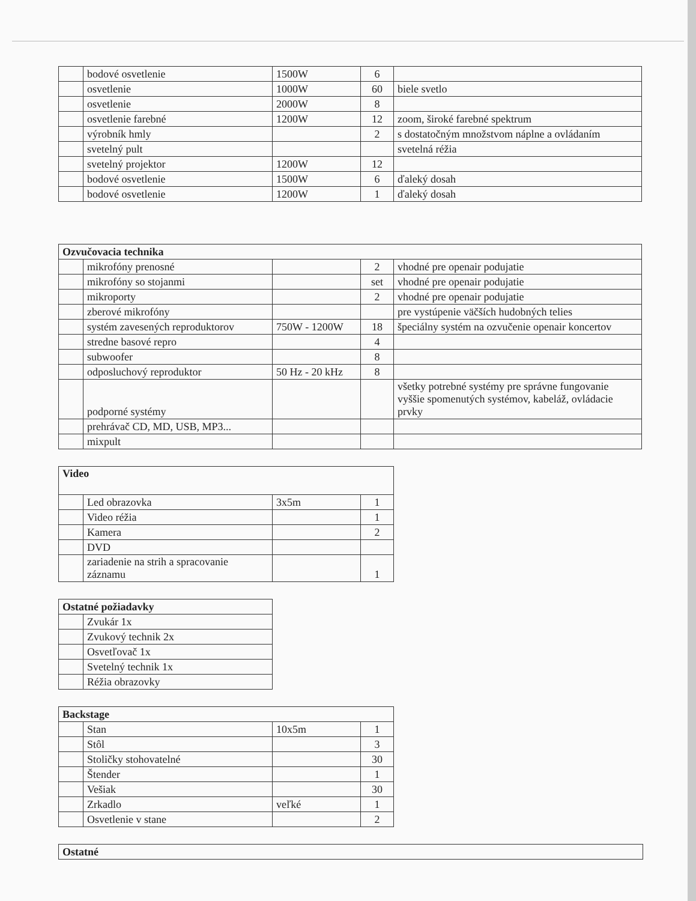| | bodové osvetlenie | 1500W | 6 | |
| | osvetlenie | 1000W | 60 | biele svetlo |
| | osvetlenie | 2000W | 8 | |
| | osvetlenie farebné | 1200W | 12 | zoom, široké farebné spektrum |
| | výrobník hmly | | 2 | s dostatočným množstvom náplne a ovládaním |
| | svetelný pult | | | svetelná réžia |
| | svetelný projektor | 1200W | 12 | |
| | bodové osvetlenie | 1500W | 6 | ďaleký dosah |
| | bodové osvetlenie | 1200W | 1 | ďaleký dosah |
| Ozvučovacia technika | | | | |
| --- | --- | --- | --- | --- |
| | mikrofóny prenosné | | 2 | vhodné pre openair podujatie |
| | mikrofóny so stojanmi | | set | vhodné pre openair podujatie |
| | mikroporty | | 2 | vhodné pre openair podujatie |
| | zberové mikrofóny | | | pre vystúpenie väčších hudobných telies |
| | systém zavesených reproduktorov | 750W - 1200W | 18 | špeciálny systém na ozvučenie openair koncertov |
| | stredne basové repro | | 4 | |
| | subwoofer | | 8 | |
| | odposluchový reproduktor | 50 Hz - 20 kHz | 8 | |
| | podporné systémy | | | všetky potrebné systémy pre správne fungovanie vyššie spomenutých systémov, kabeláž, ovládacie prvky |
| | prehrávač CD, MD, USB, MP3... | | | |
| | mixpult | | | |
| Video | | | |
| --- | --- | --- | --- |
| | Led obrazovka | 3x5m | 1 |
| | Video réžia | | 1 |
| | Kamera | | 2 |
| | DVD | | |
| | zariadenie na strih a spracovanie záznamu | | 1 |
| Ostatné požiadavky | |
| --- | --- |
| | Zvukár 1x |
| | Zvukový technik 2x |
| | Osvetľovač 1x |
| | Svetelný technik 1x |
| | Réžia obrazovky |
| Backstage | | | |
| --- | --- | --- | --- |
| | Stan | 10x5m | 1 |
| | Stôl | | 3 |
| | Stoličky stohovatelné | | 30 |
| | Štender | | 1 |
| | Vešiak | | 30 |
| | Zrkadlo | veľké | 1 |
| | Osvetlenie v stane | | 2 |
| Ostatné |
| --- |